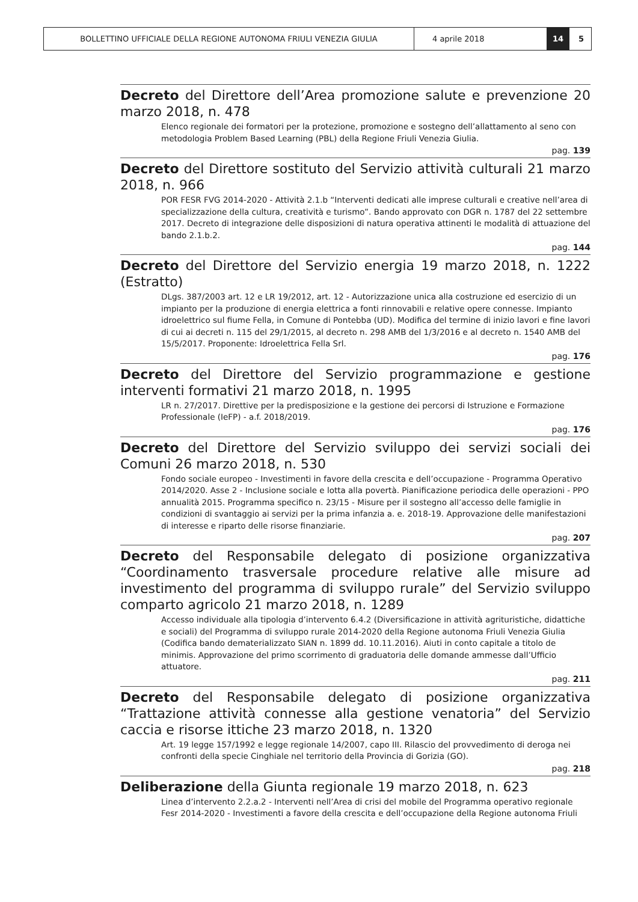BOLLETTINO UFFICIALE DELLA REGIONE AUTONOMA FRIULI VENEZIA GIULIA 4 aprile 2018 14 5
Decreto del Direttore dell’Area promozione salute e prevenzione 20 marzo 2018, n. 478
Elenco regionale dei formatori per la protezione, promozione e sostegno dell’allattamento al seno con metodologia Problem Based Learning (PBL) della Regione Friuli Venezia Giulia.
pag. 139
Decreto del Direttore sostituto del Servizio attività culturali 21 marzo 2018, n. 966
POR FESR FVG 2014-2020 - Attività 2.1.b “Interventi dedicati alle imprese culturali e creative nell’area di specializzazione della cultura, creatività e turismo”. Bando approvato con DGR n. 1787 del 22 settembre 2017. Decreto di integrazione delle disposizioni di natura operativa attinenti le modalità di attuazione del bando 2.1.b.2.
pag. 144
Decreto del Direttore del Servizio energia 19 marzo 2018, n. 1222 (Estratto)
DLgs. 387/2003 art. 12 e LR 19/2012, art. 12 - Autorizzazione unica alla costruzione ed esercizio di un impianto per la produzione di energia elettrica a fonti rinnovabili e relative opere connesse. Impianto idroelettrico sul fiume Fella, in Comune di Pontebba (UD). Modifica del termine di inizio lavori e fine lavori di cui ai decreti n. 115 del 29/1/2015, al decreto n. 298 AMB del 1/3/2016 e al decreto n. 1540 AMB del 15/5/2017. Proponente: Idroelettrica Fella Srl.
pag. 176
Decreto del Direttore del Servizio programmazione e gestione interventi formativi 21 marzo 2018, n. 1995
LR n. 27/2017. Direttive per la predisposizione e la gestione dei percorsi di Istruzione e Formazione Professionale (IeFP) - a.f. 2018/2019.
pag. 176
Decreto del Direttore del Servizio sviluppo dei servizi sociali dei Comuni 26 marzo 2018, n. 530
Fondo sociale europeo - Investimenti in favore della crescita e dell’occupazione - Programma Operativo 2014/2020. Asse 2 - Inclusione sociale e lotta alla povertà. Pianificazione periodica delle operazioni - PPO annualità 2015. Programma specifico n. 23/15 - Misure per il sostegno all’accesso delle famiglie in condizioni di svantaggio ai servizi per la prima infanzia a. e. 2018-19. Approvazione delle manifestazioni di interesse e riparto delle risorse finanziarie.
pag. 207
Decreto del Responsabile delegato di posizione organizzativa “Coordinamento trasversale procedure relative alle misure ad investimento del programma di sviluppo rurale” del Servizio sviluppo comparto agricolo 21 marzo 2018, n. 1289
Accesso individuale alla tipologia d’intervento 6.4.2 (Diversificazione in attività agrituristiche, didattiche e sociali) del Programma di sviluppo rurale 2014-2020 della Regione autonoma Friuli Venezia Giulia (Codifica bando dematerializzato SIAN n. 1899 dd. 10.11.2016). Aiuti in conto capitale a titolo de minimis. Approvazione del primo scorrimento di graduatoria delle domande ammesse dall’Ufficio attuatore.
pag. 211
Decreto del Responsabile delegato di posizione organizzativa “Trattazione attività connesse alla gestione venatoria” del Servizio caccia e risorse ittiche 23 marzo 2018, n. 1320
Art. 19 legge 157/1992 e legge regionale 14/2007, capo III. Rilascio del provvedimento di deroga nei confronti della specie Cinghiale nel territorio della Provincia di Gorizia (GO).
pag. 218
Deliberazione della Giunta regionale 19 marzo 2018, n. 623
Linea d’intervento 2.2.a.2 - Interventi nell’Area di crisi del mobile del Programma operativo regionale Fesr 2014-2020 - Investimenti a favore della crescita e dell’occupazione della Regione autonoma Friuli